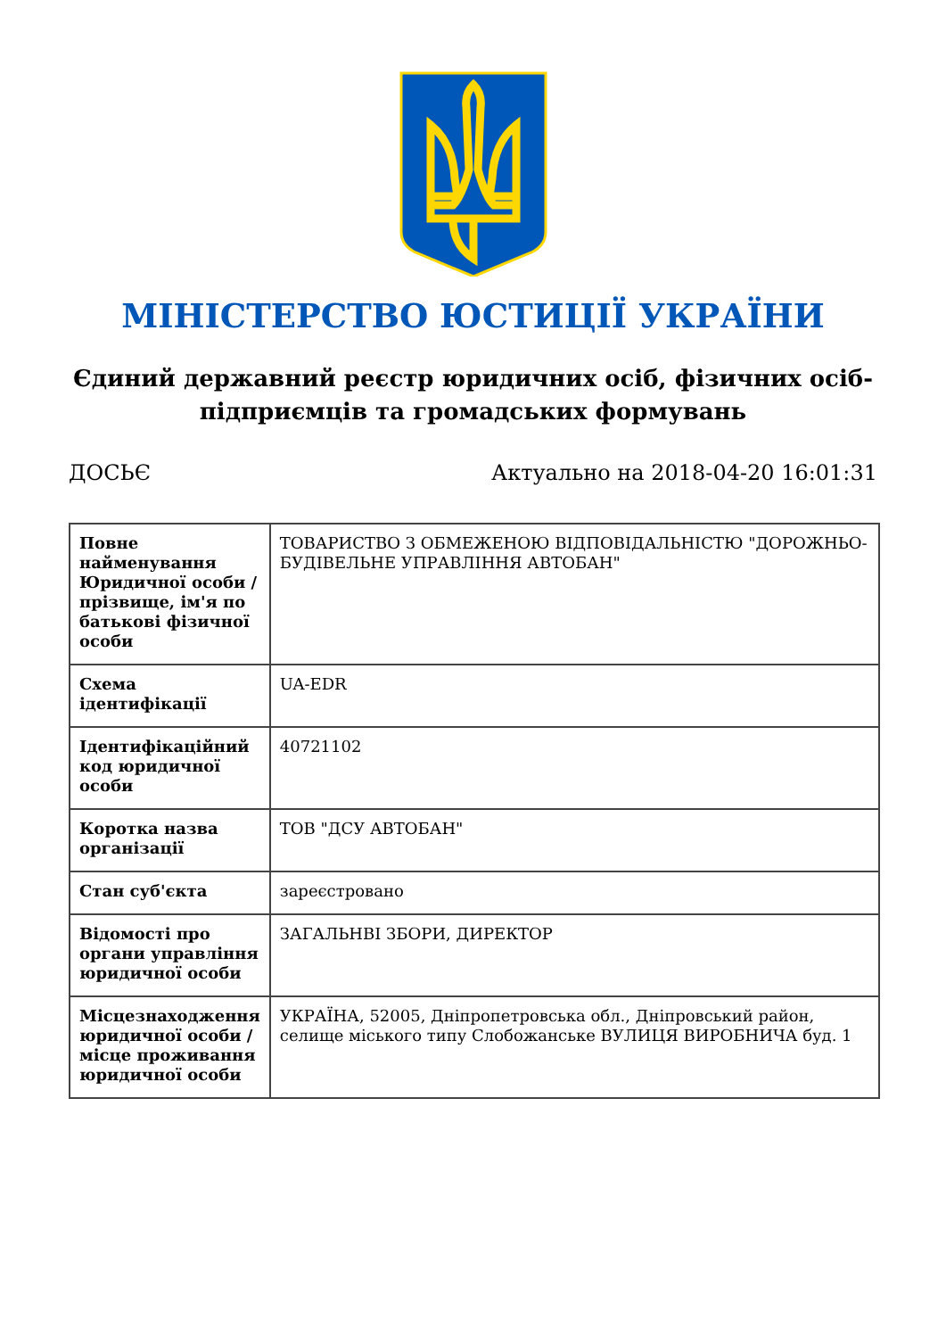МІНІСТЕРСТВО ЮСТИЦІЇ УКРАЇНИ
Єдиний державний реєстр юридичних осіб, фізичних осіб-підприємців та громадських формувань
ДОСЬЄ Актуально на 2018-04-20 16:01:31
| Повне найменування Юридичної особи / прізвище, ім'я по батькові фізичної особи | ТОВАРИСТВО З ОБМЕЖЕНОЮ ВІДПОВІДАЛЬНІСТЮ "ДОРОЖНЬО-БУДІВЕЛЬНЕ УПРАВЛІННЯ АВТОБАН" |
| Схема ідентифікації | UA-EDR |
| Ідентифікаційний код юридичної особи | 40721102 |
| Коротка назва організації | ТОВ "ДСУ АВТОБАН" |
| Стан суб'єкта | зареєстровано |
| Відомості про органи управління юридичної особи | ЗАГАЛЬНВІ ЗБОРИ, ДИРЕКТОР |
| Місцезнаходження юридичної особи / місце проживання юридичної особи | УКРАЇНА, 52005, Дніпропетровська обл., Дніпровський район, селище міського типу Слобожанське ВУЛИЦЯ ВИРОБНИЧА буд. 1 |